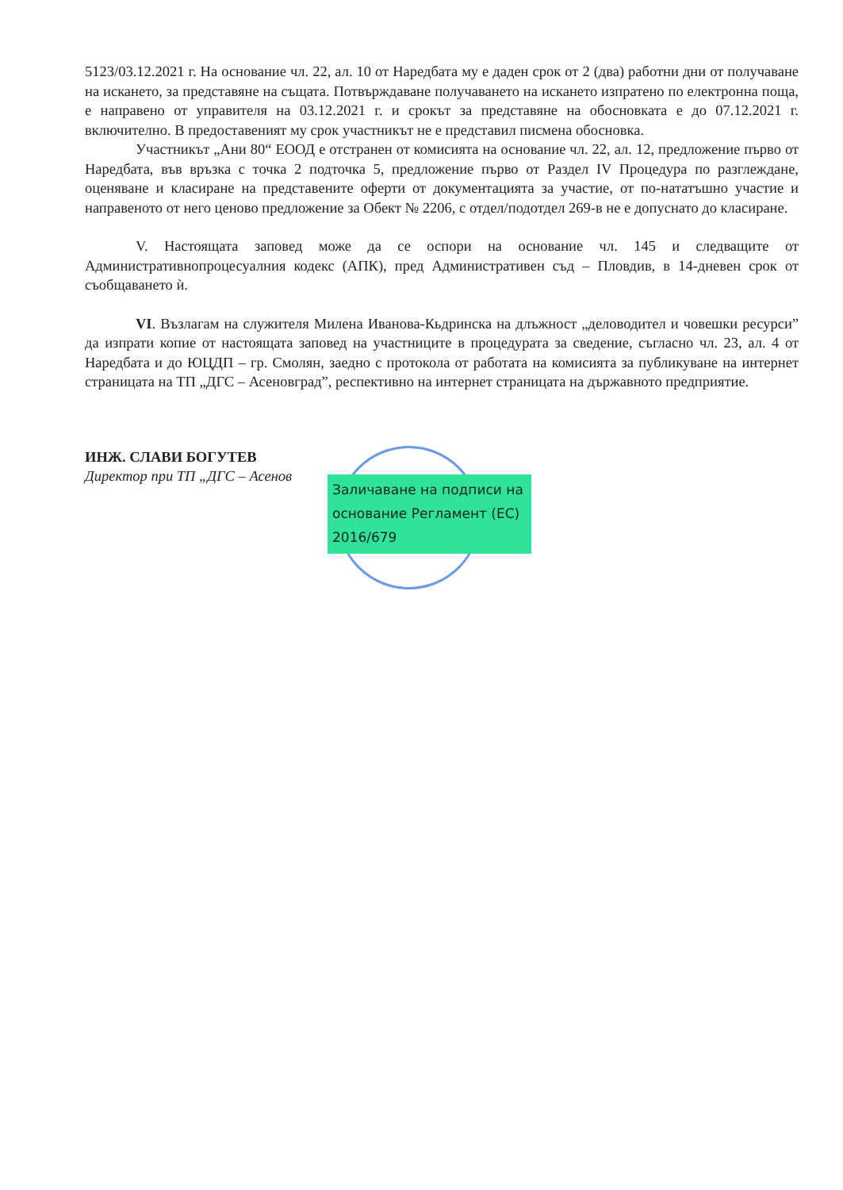5123/03.12.2021 г. На основание чл. 22, ал. 10 от Наредбата му е даден срок от 2 (два) работни дни от получаване на искането, за представяне на същата. Потвърждаване получаването на искането изпратено по електронна поща, е направено от управителя на 03.12.2021 г. и срокът за представяне на обосновката е до 07.12.2021 г. включително. В предоставеният му срок участникът не е представил писмена обосновка.
Участникът „Ани 80“ ЕООД е отстранен от комисията на основание чл. 22, ал. 12, предложение първо от Наредбата, във връзка с точка 2 подточка 5, предложение първо от Раздел IV Процедура по разглеждане, оценяване и класиране на представените оферти от документацията за участие, от по-нататъшно участие и направеното от него ценово предложение за Обект № 2206, с отдел/подотдел 269-в не е допуснато до класиране.
V. Настоящата заповед може да се оспори на основание чл. 145 и следващите от Административнопроцесуалния кодекс (АПК), пред Административен съд – Пловдив, в 14-дневен срок от съобщаването ѝ.
VI. Възлагам на служителя Милена Иванова-Кьдринска на длъжност „деловодител и човешки ресурси” да изпрати копие от настоящата заповед на участниците в процедурата за сведение, съгласно чл. 23, ал. 4 от Наредбата и до ЮЦДП – гр. Смолян, заедно с протокола от работата на комисията за публикуване на интернет страницата на ТП „ДГС – Асеновград”, респективно на интернет страницата на държавното предприятие.
ИНЖ. СЛАВИ БОГУТЕВ
Директор при ТП „ДГС – Асенов
Заличаване на подписи на основание Регламент (ЕС) 2016/679